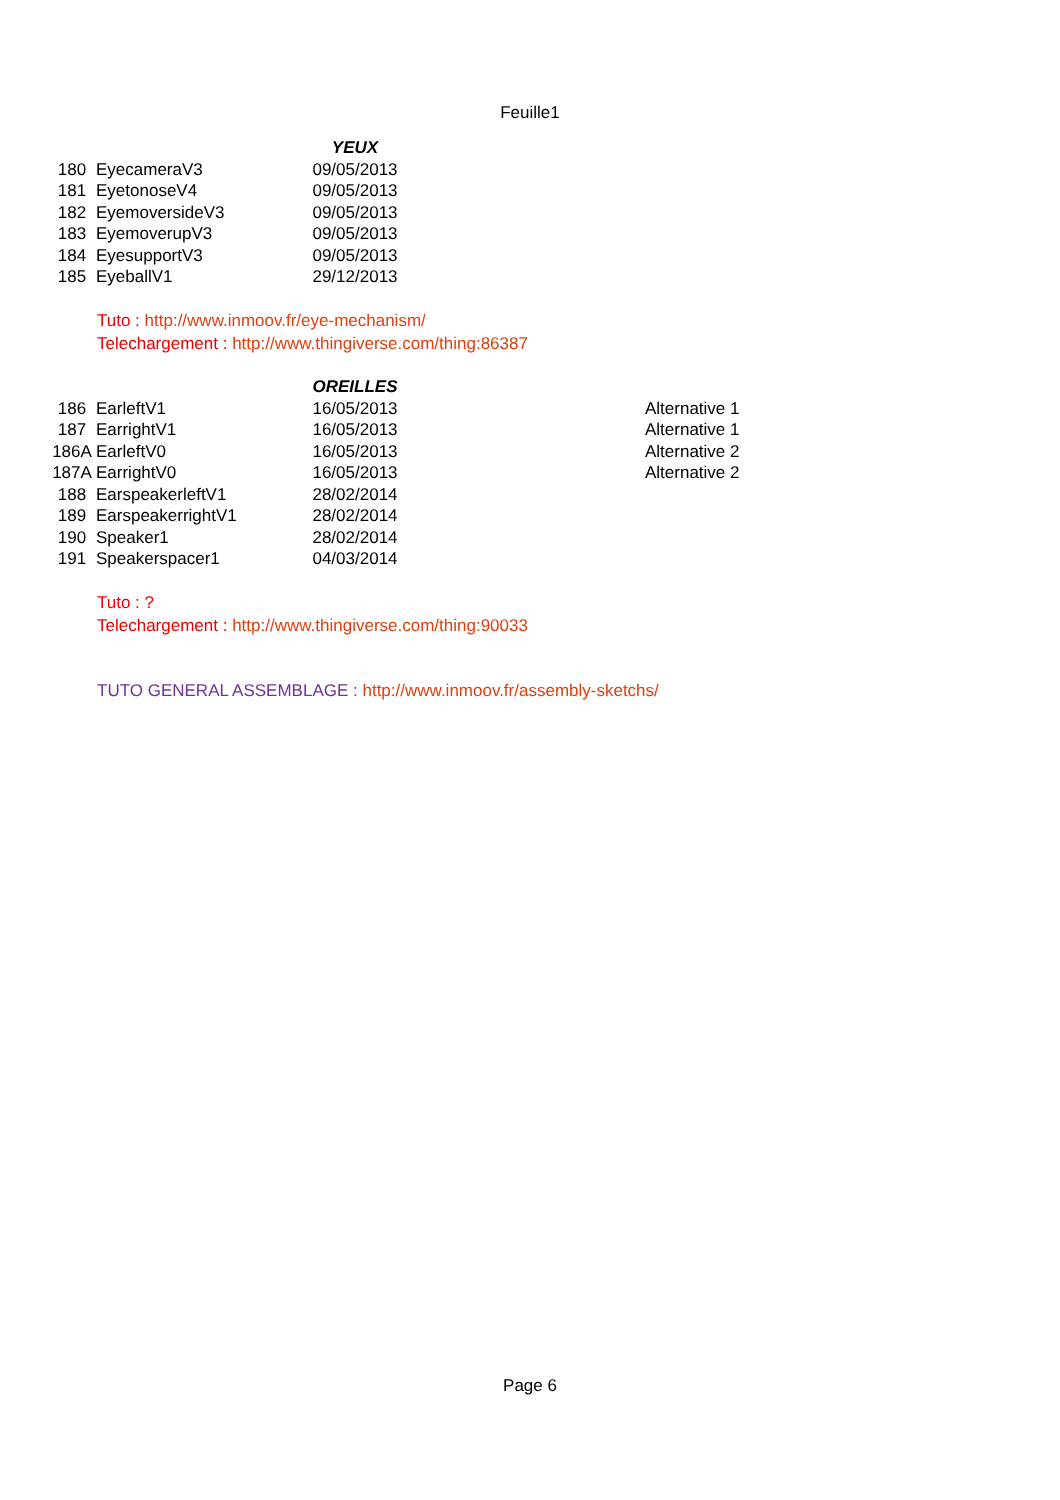Feuille1
| | | YEUX |
| --- | --- | --- |
| 180 | EyecameraV3 | 09/05/2013 |
| 181 | EyetonoseV4 | 09/05/2013 |
| 182 | EyemoversideV3 | 09/05/2013 |
| 183 | EyemoverupV3 | 09/05/2013 |
| 184 | EyesupportV3 | 09/05/2013 |
| 185 | EyeballV1 | 29/12/2013 |
Tuto : http://www.inmoov.fr/eye-mechanism/
Telechargement : http://www.thingiverse.com/thing:86387
| | | OREILLES | | |
| --- | --- | --- | --- | --- |
| 186 | EarleftV1 | 16/05/2013 | | Alternative 1 |
| 187 | EarrightV1 | 16/05/2013 | | Alternative 1 |
| 186A | EarleftV0 | 16/05/2013 | | Alternative 2 |
| 187A | EarrightV0 | 16/05/2013 | | Alternative 2 |
| 188 | EarspeakerleftV1 | 28/02/2014 | | |
| 189 | EarspeakerrightV1 | 28/02/2014 | | |
| 190 | Speaker1 | 28/02/2014 | | |
| 191 | Speakerspacer1 | 04/03/2014 | | |
Tuto : ?
Telechargement : http://www.thingiverse.com/thing:90033
TUTO GENERAL ASSEMBLAGE : http://www.inmoov.fr/assembly-sketchs/
Page 6